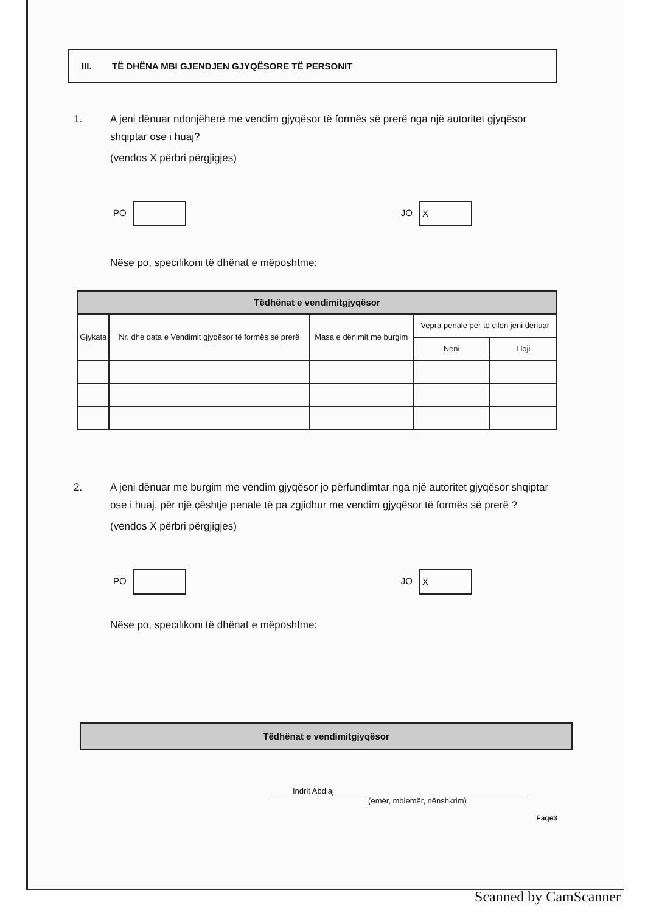III. TË DHËNA MBI GJENDJEN GJYQËSORE TË PERSONIT
1. A jeni dënuar ndonjëherë me vendim gjyqësor të formës së prerë nga një autoritet gjyqësor shqiptar ose i huaj?
(vendos X përbri përgjigjes)
PO JO X
Nëse po, specifikoni të dhënat e mëposhtme:
| Tëdhënat e vendimitgjyqësor | | | | |
| --- | --- | --- | --- | --- |
| Gjykata | Nr. dhe data e Vendimit gjyqësor të formës së prerë | Masa e dënimit me burgim | Vepra penale për të cilën jeni dënuar | |
| | | | Neni | Lloji |
2. A jeni dënuar me burgim me vendim gjyqësor jo përfundimtar nga një autoritet gjyqësor shqiptar ose i huaj, për një çështje penale të pa zgjidhur me vendim gjyqësor të formës së prerë ?
(vendos X përbri përgjigjes)
PO JO X
Nëse po, specifikoni të dhënat e mëposhtme:
Tëdhënat e vendimitgjyqësor
Indrit Abdiaj
(emër, mbiemër, nënshkrim)
Faqe3
Scanned by CamScanner